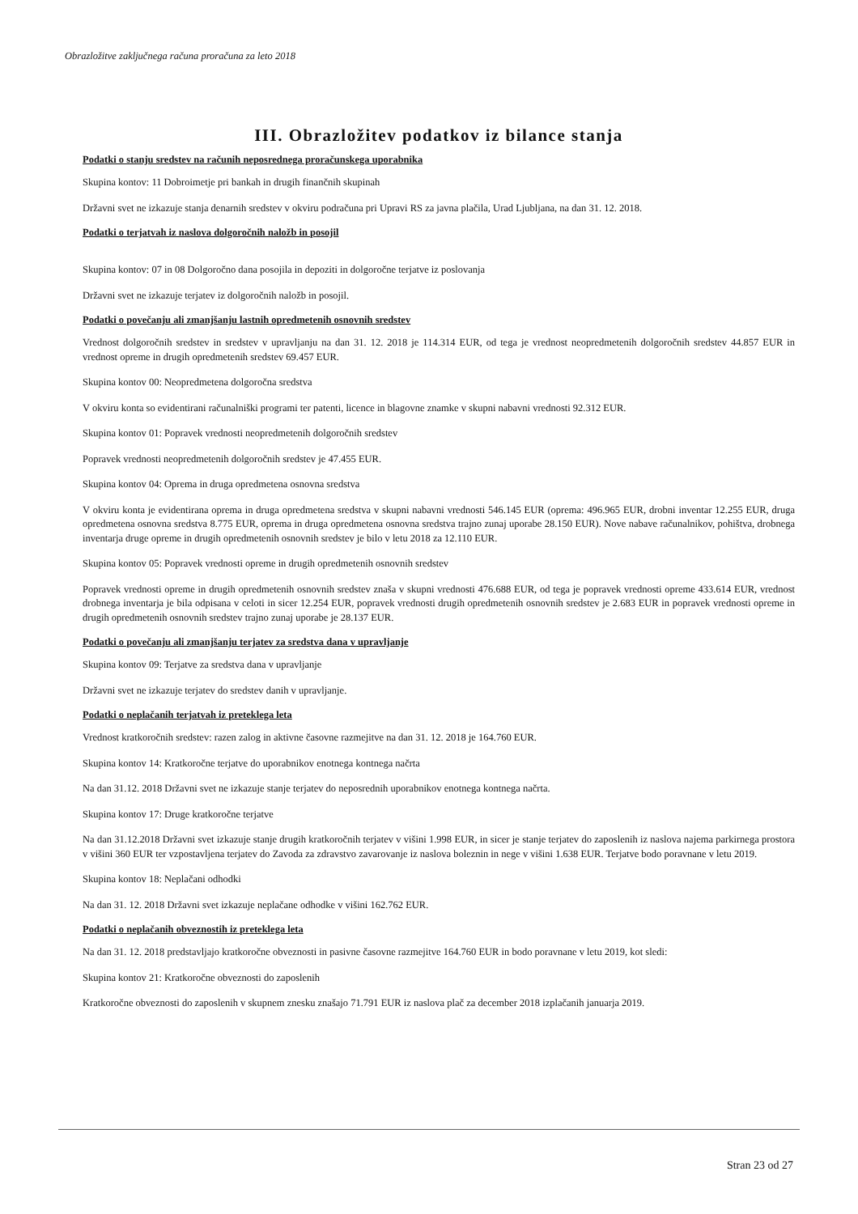Obrazložitve zaključnega računa proračuna za leto 2018
III. Obrazložitev podatkov iz bilance stanja
Podatki o stanju sredstev na računih neposrednega proračunskega uporabnika
Skupina kontov: 11 Dobroimetje pri bankah in drugih finančnih skupinah
Državni svet ne izkazuje stanja denarnih sredstev v okviru podračuna pri Upravi RS za javna plačila, Urad Ljubljana, na dan 31. 12. 2018.
Podatki o terjatvah iz naslova dolgoročnih naložb in posojil
Skupina kontov: 07 in 08 Dolgoročno dana posojila in depoziti in dolgoročne terjatve iz poslovanja
Državni svet ne izkazuje terjatev iz dolgoročnih naložb in posojil.
Podatki o povečanju ali zmanjšanju lastnih opredmetenih osnovnih sredstev
Vrednost dolgoročnih sredstev in sredstev v upravljanju na dan 31. 12. 2018 je 114.314 EUR, od tega je vrednost neopredmetenih dolgoročnih sredstev 44.857 EUR in vrednost opreme in drugih opredmetenih sredstev 69.457 EUR.
Skupina kontov 00: Neopredmetena dolgoročna sredstva
V okviru konta so evidentirani računalniški programi ter patenti, licence in blagovne znamke v skupni nabavni vrednosti 92.312 EUR.
Skupina kontov 01: Popravek vrednosti neopredmetenih dolgoročnih sredstev
Popravek vrednosti neopredmetenih dolgoročnih sredstev je 47.455 EUR.
Skupina kontov 04: Oprema in druga opredmetena osnovna sredstva
V okviru konta je evidentirana oprema in druga opredmetena sredstva v skupni nabavni vrednosti 546.145 EUR (oprema: 496.965 EUR, drobni inventar 12.255 EUR, druga opredmetena osnovna sredstva 8.775 EUR, oprema in druga opredmetena osnovna sredstva trajno zunaj uporabe 28.150 EUR). Nove nabave računalnikov, pohištva, drobnega inventarja druge opreme in drugih opredmetenih osnovnih sredstev je bilo v letu 2018 za 12.110 EUR.
Skupina kontov 05: Popravek vrednosti opreme in drugih opredmetenih osnovnih sredstev
Popravek vrednosti opreme in drugih opredmetenih osnovnih sredstev znaša v skupni vrednosti 476.688 EUR, od tega je popravek vrednosti opreme 433.614 EUR, vrednost drobnega inventarja je bila odpisana v celoti in sicer 12.254 EUR, popravek vrednosti drugih opredmetenih osnovnih sredstev je 2.683 EUR in popravek vrednosti opreme in drugih opredmetenih osnovnih sredstev trajno zunaj uporabe je 28.137 EUR.
Podatki o povečanju ali zmanjšanju terjatev za sredstva dana v upravljanje
Skupina kontov 09: Terjatve za sredstva dana v upravljanje
Državni svet ne izkazuje terjatev do sredstev danih v upravljanje.
Podatki o neplačanih terjatvah iz preteklega leta
Vrednost kratkoročnih sredstev: razen zalog in aktivne časovne razmejitve na dan 31. 12. 2018 je 164.760 EUR.
Skupina kontov 14: Kratkoročne terjatve do uporabnikov enotnega kontnega načrta
Na dan 31.12. 2018 Državni svet ne izkazuje stanje terjatev do neposrednih uporabnikov enotnega kontnega načrta.
Skupina kontov 17: Druge kratkoročne terjatve
Na dan 31.12.2018 Državni svet izkazuje stanje drugih kratkoročnih terjatev v višini 1.998 EUR, in sicer je stanje terjatev do zaposlenih iz naslova najema parkirnega prostora v višini 360 EUR ter vzpostavljena terjatev do Zavoda za zdravstvo zavarovanje iz naslova boleznin in nege v višini 1.638 EUR. Terjatve bodo poravnane v letu 2019.
Skupina kontov 18: Neplačani odhodki
Na dan 31. 12. 2018 Državni svet izkazuje neplačane odhodke v višini 162.762 EUR.
Podatki o neplačanih obveznostih iz preteklega leta
Na dan 31. 12. 2018 predstavljajo kratkoročne obveznosti in pasivne časovne razmejitve 164.760 EUR in bodo poravnane v letu 2019, kot sledi:
Skupina kontov 21: Kratkoročne obveznosti do zaposlenih
Kratkoročne obveznosti do zaposlenih v skupnem znesku znašajo 71.791 EUR iz naslova plač za december 2018 izplačanih januarja 2019.
Stran 23 od 27